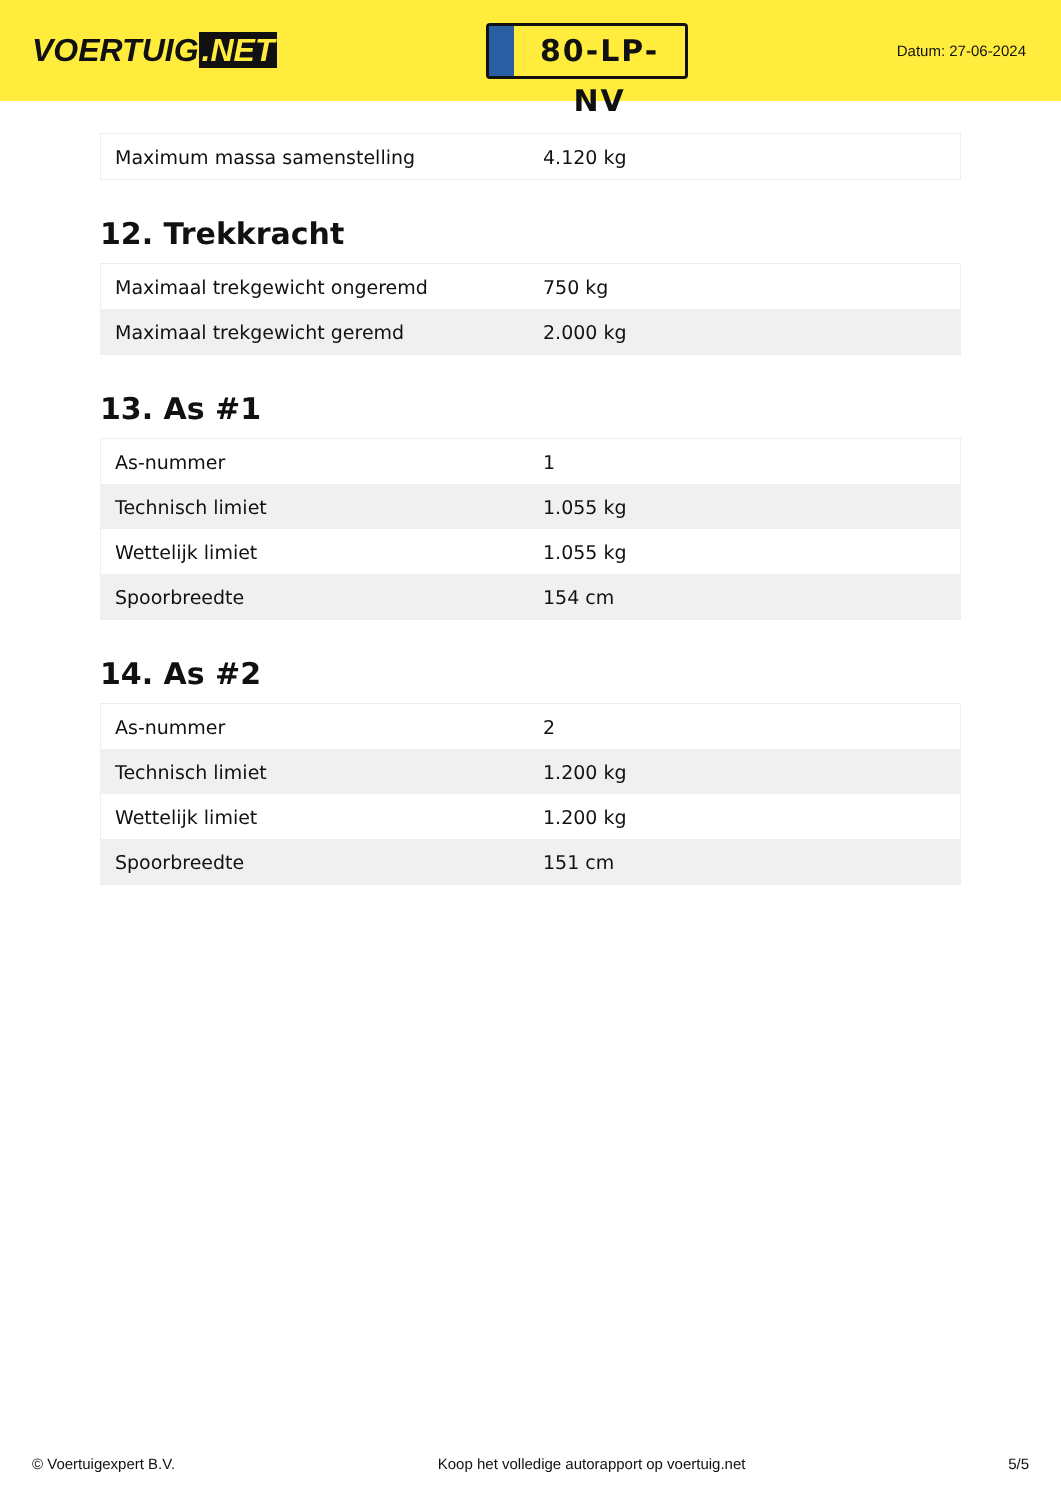VOERTUIG.NET
80-LP-NV
Datum: 27-06-2024
| Maximum massa samenstelling | 4.120 kg |
12. Trekkracht
| Maximaal trekgewicht ongeremd | 750 kg |
| Maximaal trekgewicht geremd | 2.000 kg |
13. As #1
| As-nummer | 1 |
| Technisch limiet | 1.055 kg |
| Wettelijk limiet | 1.055 kg |
| Spoorbreedte | 154 cm |
14. As #2
| As-nummer | 2 |
| Technisch limiet | 1.200 kg |
| Wettelijk limiet | 1.200 kg |
| Spoorbreedte | 151 cm |
© Voertuigexpert B.V. Koop het volledige autorapport op voertuig.net 5/5